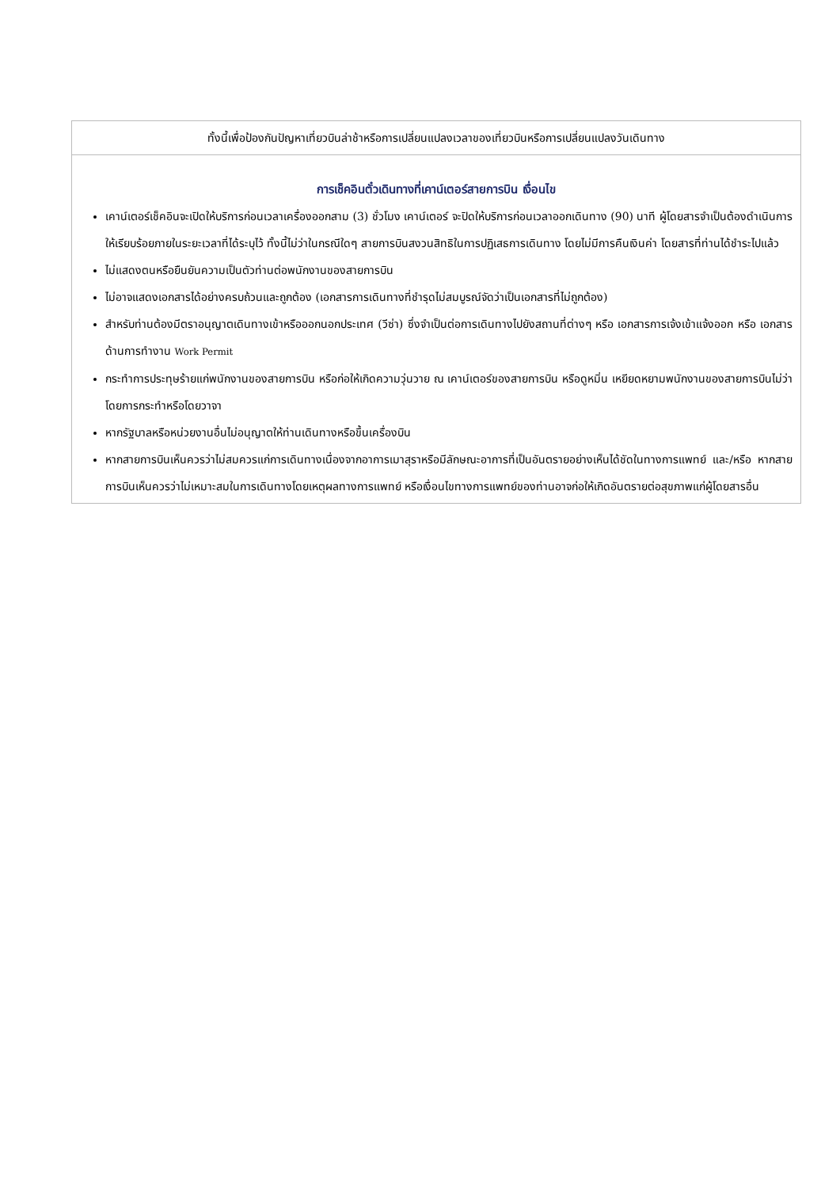| ทั้งนี้เพื่อป้องกันปัญหาเที่ยวบินล่าช้าหรือการเปลี่ยนแปลงเวลาของเที่ยวบินหรือการเปลี่ยนแปลงวันเดินทาง |
| การเช็คอินตั๋วเดินทางที่เคาน์เตอร์สายการบิน เงื่อนไข เคาน์เตอร์เช็คอินจะเปิดให้บริการก่อนเวลาเครื่องออกสาม (3) ชั่วโมง เคาน์เตอร์ จะปิดให้บริการก่อนเวลาออกเดินทาง (90) นาที ผู้โดยสารจำเป็นต้องดำเนินการให้เรียบร้อยภายในระยะเวลาที่ได้ระบุไว้ ทั้งนี้ไม่ว่าในกรณีใดๆ สายการบินสงวนสิทธิในการปฏิเสธการเดินทาง โดยไม่มีการคืนเงินค่า โดยสารที่ท่านได้ชำระไปแล้ว ไม่แสดงตนหรือยืนยันความเป็นตัวท่านต่อพนักงานของสายการบิน ไม่อาจแสดงเอกสารได้อย่างครบถ้วนและถูกต้อง (เอกสารการเดินทางที่ชำรุดไม่สมบูรณ์จัดว่าเป็นเอกสารที่ไม่ถูกต้อง) สำหรับท่านต้องมีตราอนุญาตเดินทางเข้าหรือออกนอกประเทศ (วีซ่า) ซึ่งจำเป็นต่อการเดินทางไปยังสถานที่ต่างๆ หรือ เอกสารการเจ้งเข้าแจ้งออก หรือ เอกสารด้านการทำงาน Work Permit กระทำการประทุษร้ายแก่พนักงานของสายการบิน หรือก่อให้เกิดความวุ่นวาย ณ เคาน์เตอร์ของสายการบิน หรือดูหมิ่น เหยียดหยามพนักงานของสายการบินไม่ว่าโดยการกระทำหรือโดยวาจา หากรัฐบาลหรือหน่วยงานอื่นไม่อนุญาตให้ท่านเดินทางหรือขึ้นเครื่องบิน หากสายการบินเห็นควรว่าไม่สมควรแก่การเดินทางเนื่องจากอาการเมาสุราหรือมีลักษณะอาการที่เป็นอันตรายอย่างเห็นได้ชัดในทางการแพทย์ และ/หรือ หากสายการบินเห็นควรว่าไม่เหมาะสมในการเดินทางโดยเหตุผลทางการแพทย์ หรือเงื่อนไขทางการแพทย์ของท่านอาจก่อให้เกิดอันตรายต่อสุขภาพแก่ผู้โดยสารอื่น |